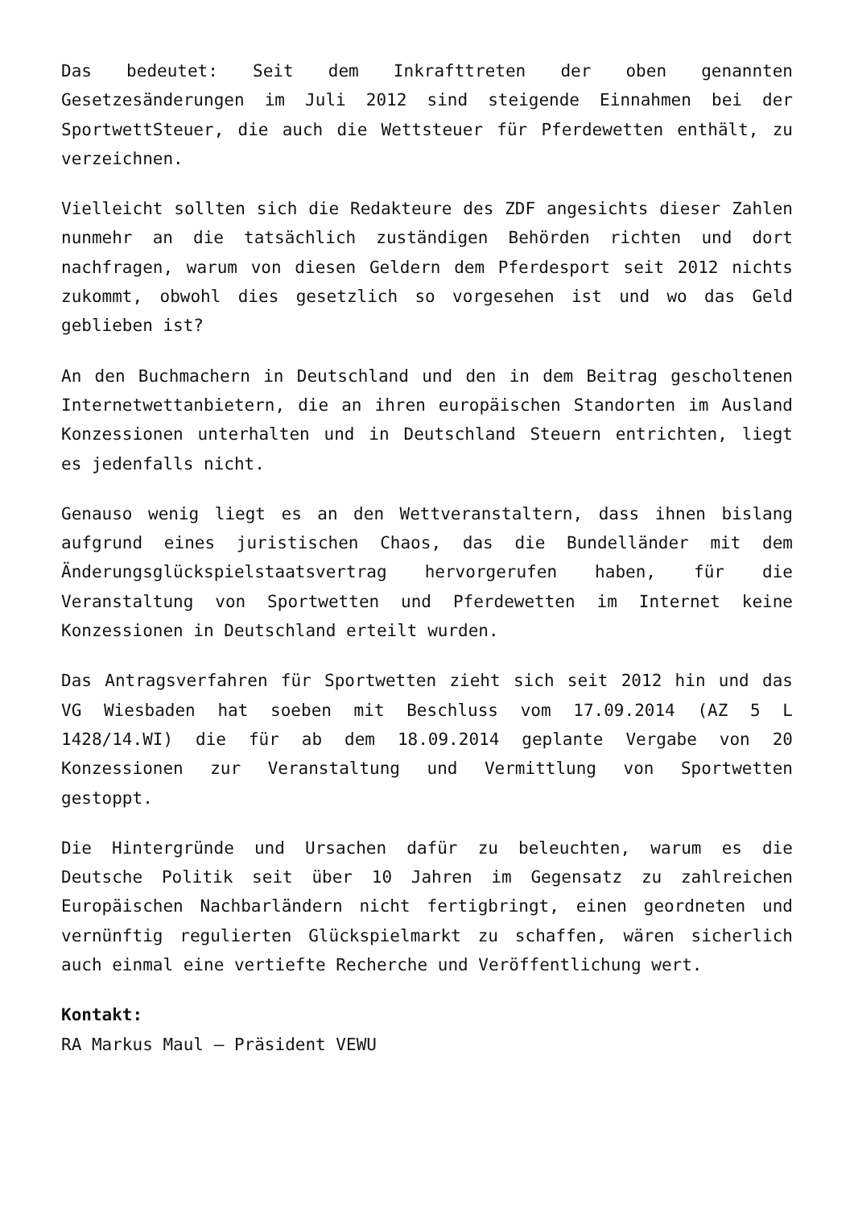Das bedeutet: Seit dem Inkrafttreten der oben genannten Gesetzesänderungen im Juli 2012 sind steigende Einnahmen bei der SportwettSteuer, die auch die Wettsteuer für Pferdewetten enthält, zu verzeichnen.
Vielleicht sollten sich die Redakteure des ZDF angesichts dieser Zahlen nunmehr an die tatsächlich zuständigen Behörden richten und dort nachfragen, warum von diesen Geldern dem Pferdesport seit 2012 nichts zukommt, obwohl dies gesetzlich so vorgesehen ist und wo das Geld geblieben ist?
An den Buchmachern in Deutschland und den in dem Beitrag gescholtenen Internetwettanbietern, die an ihren europäischen Standorten im Ausland Konzessionen unterhalten und in Deutschland Steuern entrichten, liegt es jedenfalls nicht.
Genauso wenig liegt es an den Wettveranstaltern, dass ihnen bislang aufgrund eines juristischen Chaos, das die Bundelländer mit dem Änderungsglückspielstaatsvertrag hervorgerufen haben, für die Veranstaltung von Sportwetten und Pferdewetten im Internet keine Konzessionen in Deutschland erteilt wurden.
Das Antragsverfahren für Sportwetten zieht sich seit 2012 hin und das VG Wiesbaden hat soeben mit Beschluss vom 17.09.2014 (AZ 5 L 1428/14.WI) die für ab dem 18.09.2014 geplante Vergabe von 20 Konzessionen zur Veranstaltung und Vermittlung von Sportwetten gestoppt.
Die Hintergründe und Ursachen dafür zu beleuchten, warum es die Deutsche Politik seit über 10 Jahren im Gegensatz zu zahlreichen Europäischen Nachbarländern nicht fertigbringt, einen geordneten und vernünftig regulierten Glückspielmarkt zu schaffen, wären sicherlich auch einmal eine vertiefte Recherche und Veröffentlichung wert.
Kontakt:
RA Markus Maul – Präsident VEWU